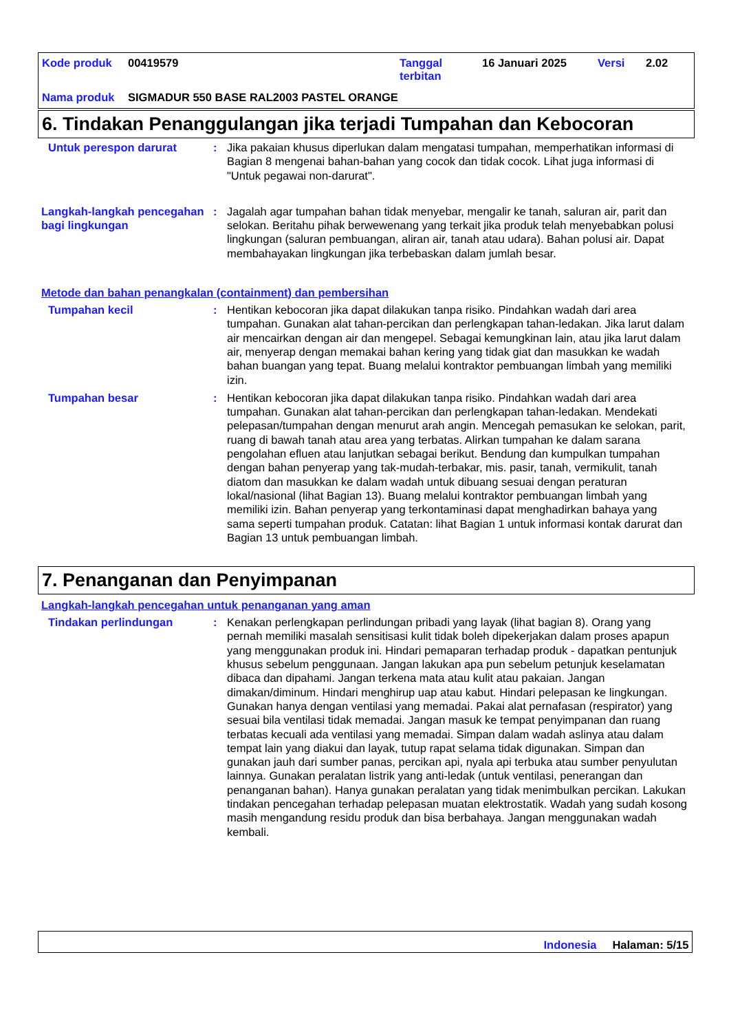| Kode produk | 00419579 | Tanggal terbitan | 16 Januari 2025 | Versi | 2.02 |
| Nama produk | SIGMADUR 550 BASE RAL2003 PASTEL ORANGE | | | | |
6. Tindakan Penanggulangan jika terjadi Tumpahan dan Kebocoran
Untuk perespon darurat : Jika pakaian khusus diperlukan dalam mengatasi tumpahan, memperhatikan informasi di Bagian 8 mengenai bahan-bahan yang cocok dan tidak cocok. Lihat juga informasi di "Untuk pegawai non-darurat".
Langkah-langkah pencegahan bagi lingkungan
: Jagalah agar tumpahan bahan tidak menyebar, mengalir ke tanah, saluran air, parit dan selokan. Beritahu pihak berwewenang yang terkait jika produk telah menyebabkan polusi lingkungan (saluran pembuangan, aliran air, tanah atau udara). Bahan polusi air. Dapat membahayakan lingkungan jika terbebaskan dalam jumlah besar.
Metode dan bahan penangkalan (containment) dan pembersihan
Tumpahan kecil : Hentikan kebocoran jika dapat dilakukan tanpa risiko. Pindahkan wadah dari area tumpahan. Gunakan alat tahan-percikan dan perlengkapan tahan-ledakan. Jika larut dalam air mencairkan dengan air dan mengepel. Sebagai kemungkinan lain, atau jika larut dalam air, menyerap dengan memakai bahan kering yang tidak giat dan masukkan ke wadah bahan buangan yang tepat. Buang melalui kontraktor pembuangan limbah yang memiliki izin.
Tumpahan besar : Hentikan kebocoran jika dapat dilakukan tanpa risiko. Pindahkan wadah dari area tumpahan. Gunakan alat tahan-percikan dan perlengkapan tahan-ledakan. Mendekati pelepasan/tumpahan dengan menurut arah angin. Mencegah pemasukan ke selokan, parit, ruang di bawah tanah atau area yang terbatas. Alirkan tumpahan ke dalam sarana pengolahan efluen atau lanjutkan sebagai berikut. Bendung dan kumpulkan tumpahan dengan bahan penyerap yang tak-mudah-terbakar, mis. pasir, tanah, vermikulit, tanah diatom dan masukkan ke dalam wadah untuk dibuang sesuai dengan peraturan lokal/nasional (lihat Bagian 13). Buang melalui kontraktor pembuangan limbah yang memiliki izin. Bahan penyerap yang terkontaminasi dapat menghadirkan bahaya yang sama seperti tumpahan produk. Catatan: lihat Bagian 1 untuk informasi kontak darurat dan Bagian 13 untuk pembuangan limbah.
7. Penanganan dan Penyimpanan
Langkah-langkah pencegahan untuk penanganan yang aman
Tindakan perlindungan : Kenakan perlengkapan perlindungan pribadi yang layak (lihat bagian 8). Orang yang pernah memiliki masalah sensitisasi kulit tidak boleh dipekerjakan dalam proses apapun yang menggunakan produk ini. Hindari pemaparan terhadap produk - dapatkan pentunjuk khusus sebelum penggunaan. Jangan lakukan apa pun sebelum petunjuk keselamatan dibaca dan dipahami. Jangan terkena mata atau kulit atau pakaian. Jangan dimakan/diminum. Hindari menghirup uap atau kabut. Hindari pelepasan ke lingkungan. Gunakan hanya dengan ventilasi yang memadai. Pakai alat pernafasan (respirator) yang sesuai bila ventilasi tidak memadai. Jangan masuk ke tempat penyimpanan dan ruang terbatas kecuali ada ventilasi yang memadai. Simpan dalam wadah aslinya atau dalam tempat lain yang diakui dan layak, tutup rapat selama tidak digunakan. Simpan dan gunakan jauh dari sumber panas, percikan api, nyala api terbuka atau sumber penyulutan lainnya. Gunakan peralatan listrik yang anti-ledak (untuk ventilasi, penerangan dan penanganan bahan). Hanya gunakan peralatan yang tidak menimbulkan percikan. Lakukan tindakan pencegahan terhadap pelepasan muatan elektrostatik. Wadah yang sudah kosong masih mengandung residu produk dan bisa berbahaya. Jangan menggunakan wadah kembali.
Indonesia Halaman: 5/15